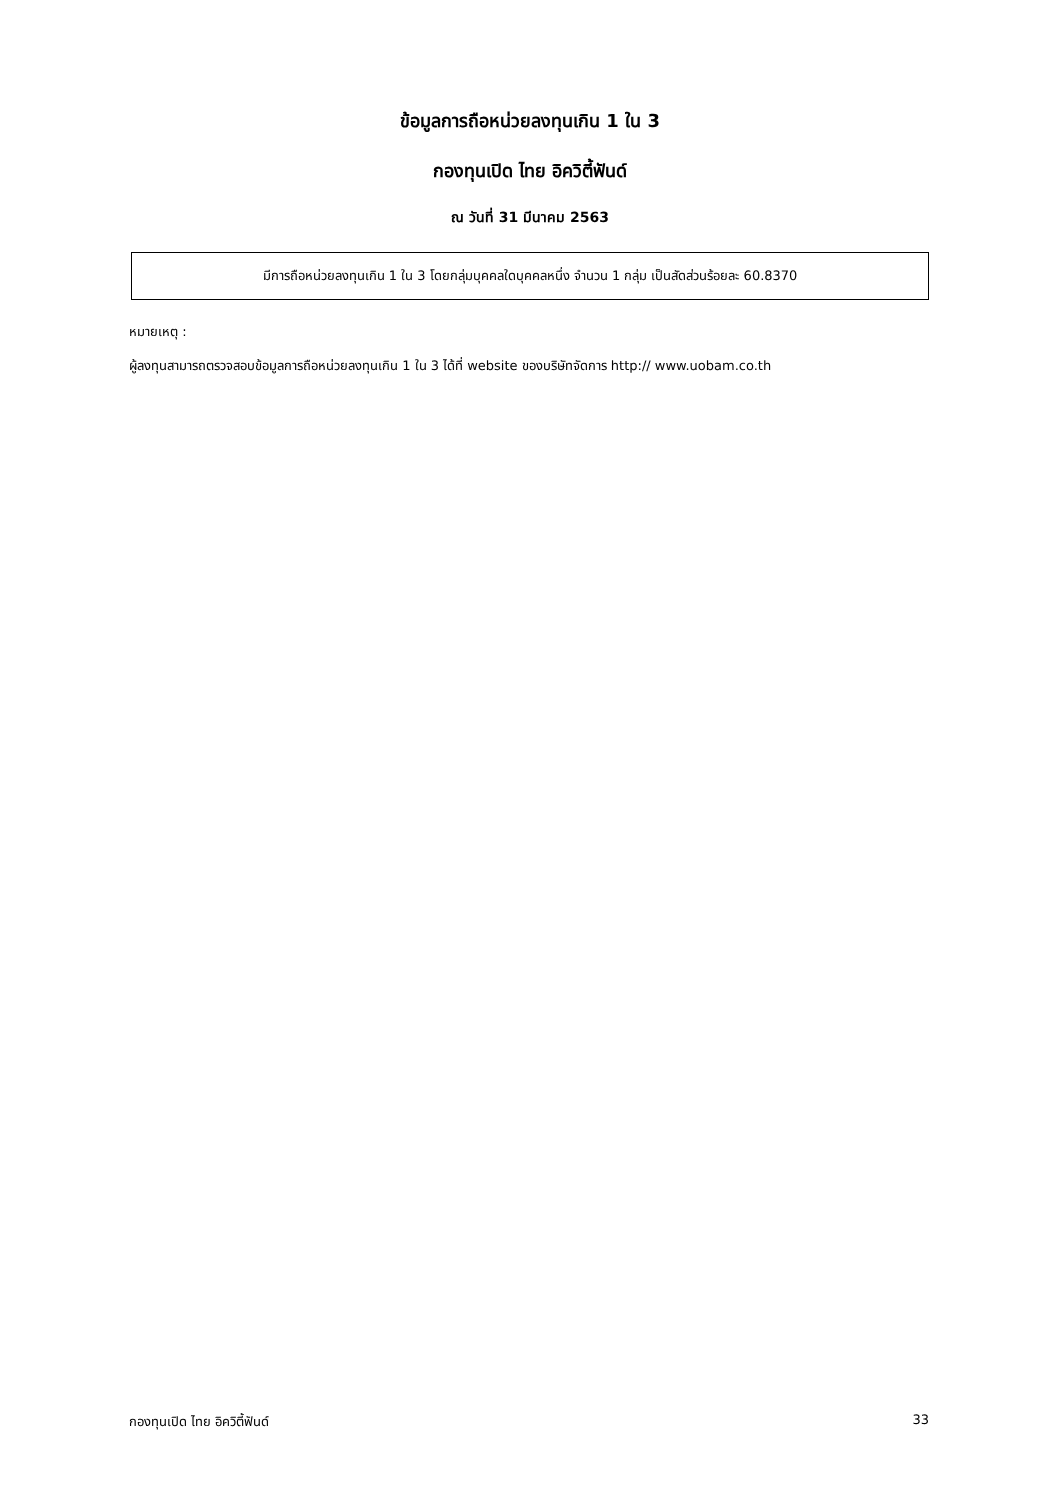ข้อมูลการถือหน่วยลงทุนเกิน 1 ใน 3
กองทุนเปิด ไทย อิควิตี้ฟันด์
ณ วันที่ 31 มีนาคม 2563
มีการถือหน่วยลงทุนเกิน 1 ใน 3 โดยกลุ่มบุคคลใดบุคคลหนึ่ง จำนวน 1 กลุ่ม เป็นสัดส่วนร้อยละ 60.8370
หมายเหตุ :
ผู้ลงทุนสามารถตรวจสอบข้อมูลการถือหน่วยลงทุนเกิน 1 ใน 3 ได้ที่ website ของบริษัทจัดการ http:// www.uobam.co.th
กองทุนเปิด ไทย อิควิตี้ฟันด์ 33